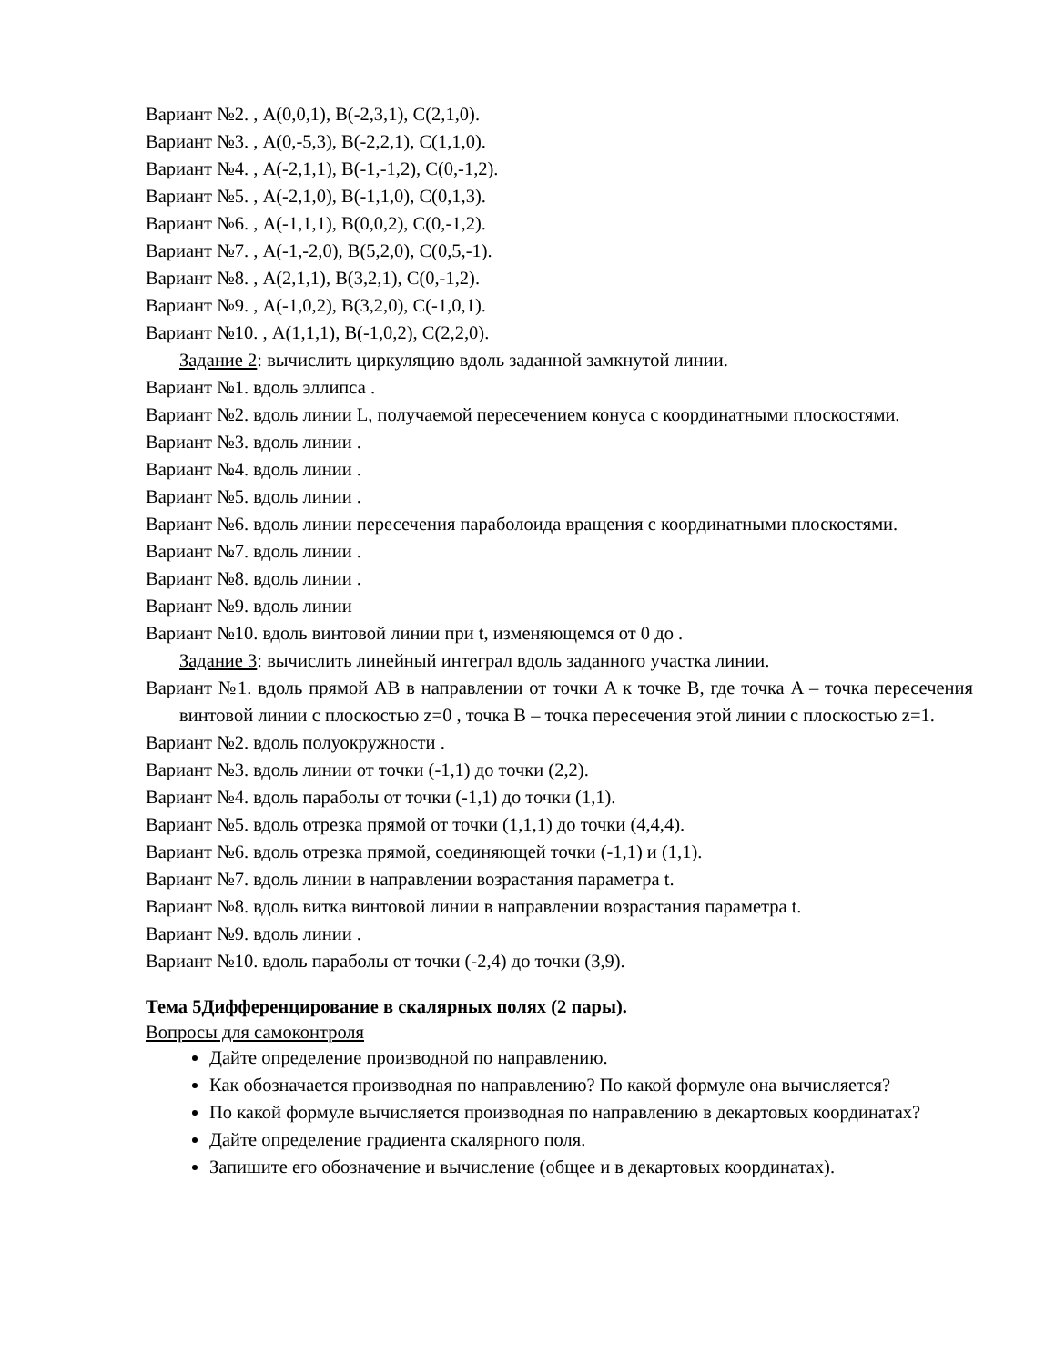Вариант №2. , A(0,0,1), B(-2,3,1), C(2,1,0).
Вариант №3. , A(0,-5,3), B(-2,2,1), C(1,1,0).
Вариант №4. , A(-2,1,1), B(-1,-1,2), C(0,-1,2).
Вариант №5. , A(-2,1,0), B(-1,1,0), C(0,1,3).
Вариант №6. , A(-1,1,1), B(0,0,2), C(0,-1,2).
Вариант №7. , A(-1,-2,0), B(5,2,0), C(0,5,-1).
Вариант №8. , A(2,1,1), B(3,2,1), C(0,-1,2).
Вариант №9. , A(-1,0,2), B(3,2,0), C(-1,0,1).
Вариант №10. , A(1,1,1), B(-1,0,2), C(2,2,0).
Задание 2: вычислить циркуляцию вдоль заданной замкнутой линии.
Вариант №1. вдоль эллипса .
Вариант №2. вдоль линии L, получаемой пересечением конуса с координатными плоскостями.
Вариант №3. вдоль линии .
Вариант №4. вдоль линии .
Вариант №5. вдоль линии .
Вариант №6. вдоль линии пересечения параболоида вращения с координатными плоскостями.
Вариант №7. вдоль линии .
Вариант №8. вдоль линии .
Вариант №9. вдоль линии
Вариант №10. вдоль винтовой линии при t, изменяющемся от 0 до .
Задание 3: вычислить линейный интеграл вдоль заданного участка линии.
Вариант №1. вдоль прямой AB в направлении от точки A к точке B, где точка A – точка пересечения винтовой линии с плоскостью z=0 , точка B – точка пересечения этой линии с плоскостью z=1.
Вариант №2. вдоль полуокружности .
Вариант №3. вдоль линии от точки (-1,1) до точки (2,2).
Вариант №4. вдоль параболы от точки (-1,1) до точки (1,1).
Вариант №5. вдоль отрезка прямой от точки (1,1,1) до точки (4,4,4).
Вариант №6. вдоль отрезка прямой, соединяющей точки (-1,1) и (1,1).
Вариант №7. вдоль линии в направлении возрастания параметра t.
Вариант №8. вдоль витка винтовой линии в направлении возрастания параметра t.
Вариант №9. вдоль линии .
Вариант №10. вдоль параболы от точки (-2,4) до точки (3,9).
Тема 5Дифференцирование в скалярных полях (2 пары).
Вопросы для самоконтроля
Дайте определение производной по направлению.
Как обозначается производная по направлению? По какой формуле она вычисляется?
По какой формуле вычисляется производная по направлению в декартовых координатах?
Дайте определение градиента скалярного поля.
Запишите его обозначение и вычисление (общее и в декартовых координатах).